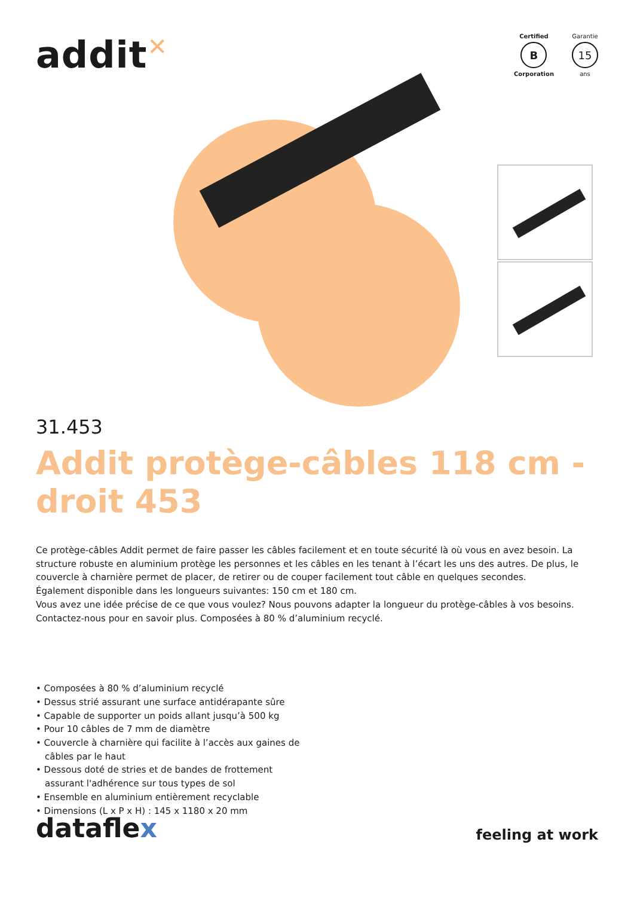addit✕
Certified
B
Corporation
Garantie
15
ans
31.453
Addit protège-câbles 118 cm - droit 453
Ce protège-câbles Addit permet de faire passer les câbles facilement et en toute sécurité là où vous en avez besoin. La structure robuste en aluminium protège les personnes et les câbles en les tenant à l’écart les uns des autres. De plus, le couvercle à charnière permet de placer, de retirer ou de couper facilement tout câble en quelques secondes.
Également disponible dans les longueurs suivantes: 150 cm et 180 cm.
Vous avez une idée précise de ce que vous voulez? Nous pouvons adapter la longueur du protège-câbles à vos besoins. Contactez-nous pour en savoir plus. Composées à 80 % d’aluminium recyclé.
• Composées à 80 % d’aluminium recyclé
• Dessus strié assurant une surface antidérapante sûre
• Capable de supporter un poids allant jusqu’à 500 kg
• Pour 10 câbles de 7 mm de diamètre
• Couvercle à charnière qui facilite à l’accès aux gaines de câbles par le haut
• Dessous doté de stries et de bandes de frottement assurant l'adhérence sur tous types de sol
• Ensemble en aluminium entièrement recyclable
• Dimensions (L x P x H) : 145 x 1180 x 20 mm
dataflex
feeling at work